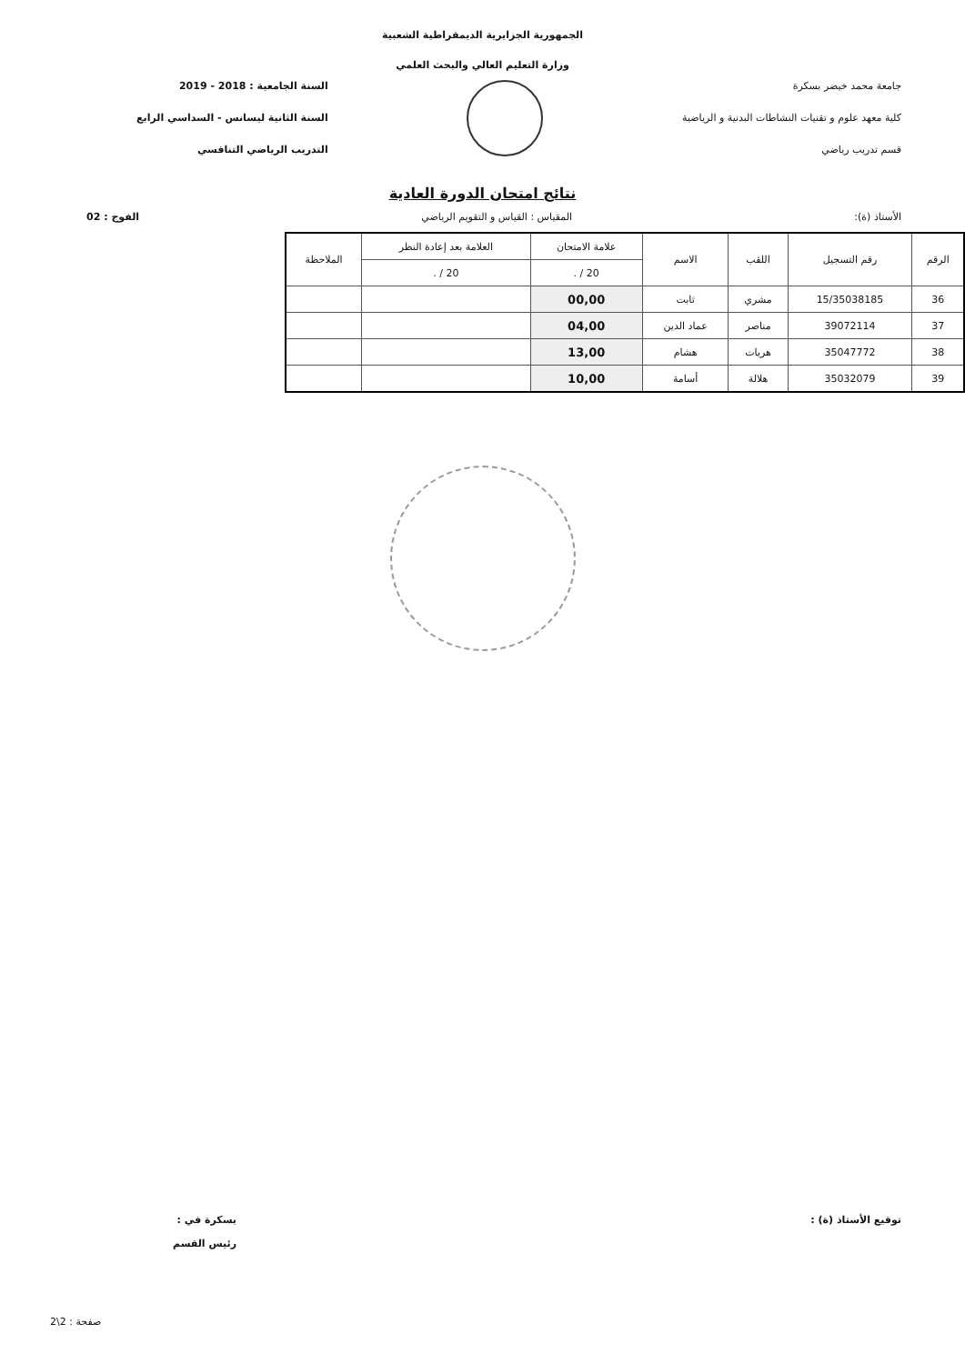الجمهورية الجزايرية الديمقراطية الشعبية
وزارة التعليم العالي والبحث العلمي
جامعة محمد خيضر بسكرة
كلية معهد علوم و تقنيات النشاطات البدنية و الرياضية
قسم تدريب رياضي
السنة الجامعية : 2018 - 2019
السنة الثانية ليسانس - السداسي الرابع
التدريب الرياضي التنافسي
نتائج امتحان الدورة العادية
الأستاذ (ة): المقياس : القياس و التقويم الرياضي الفوج : 02
| الرقم | رقم التسجيل | اللقب | الاسم | علامة الامتحان | العلامة بعد إعادة النظر | الملاحظة |
| --- | --- | --- | --- | --- | --- | --- |
| | | | | 20 / . | 20 / . | |
| 36 | 15/35038185 | مشري | ثابت | 00,00 | | |
| 37 | 39072114 | مناصر | عماد الدين | 04,00 | | |
| 38 | 35047772 | هريات | هشام | 13,00 | | |
| 39 | 35032079 | هلالة | أسامة | 10,00 | | |
توقيع الأستاذ (ة) : بسكرة في :
رئيس القسم
صفحة : 2\2